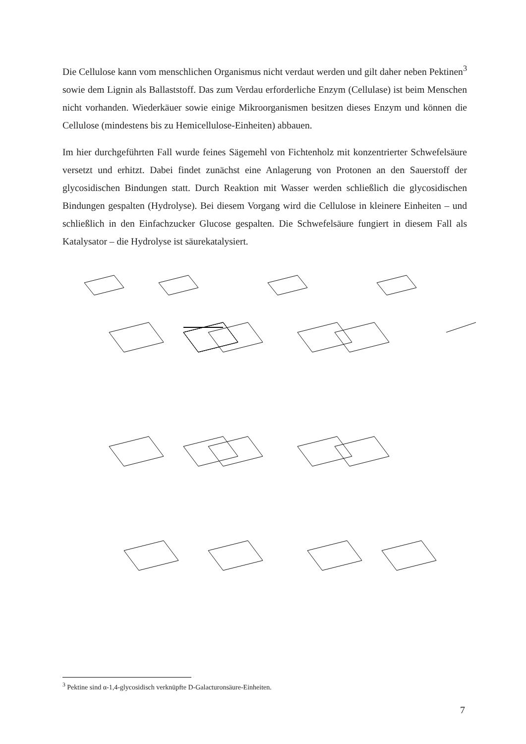Die Cellulose kann vom menschlichen Organismus nicht verdaut werden und gilt daher neben Pektinen<sup>3</sup> sowie dem Lignin als Ballaststoff. Das zum Verdau erforderliche Enzym (Cellulase) ist beim Menschen nicht vorhanden. Wiederkäuer sowie einige Mikroorganismen besitzen dieses Enzym und können die Cellulose (mindestens bis zu Hemicellulose-Einheiten) abbauen.
Im hier durchgeführten Fall wurde feines Sägemehl von Fichtenholz mit konzentrierter Schwefelsäure versetzt und erhitzt. Dabei findet zunächst eine Anlagerung von Protonen an den Sauerstoff der glycosidischen Bindungen statt. Durch Reaktion mit Wasser werden schließlich die glycosidischen Bindungen gespalten (Hydrolyse). Bei diesem Vorgang wird die Cellulose in kleinere Einheiten – und schließlich in den Einfachzucker Glucose gespalten. Die Schwefelsäure fungiert in diesem Fall als Katalysator – die Hydrolyse ist säurekatalysiert.
<sup>3</sup> Pektine sind α-1,4-glycosidisch verknüpfte D-Galacturonsäure-Einheiten.
7